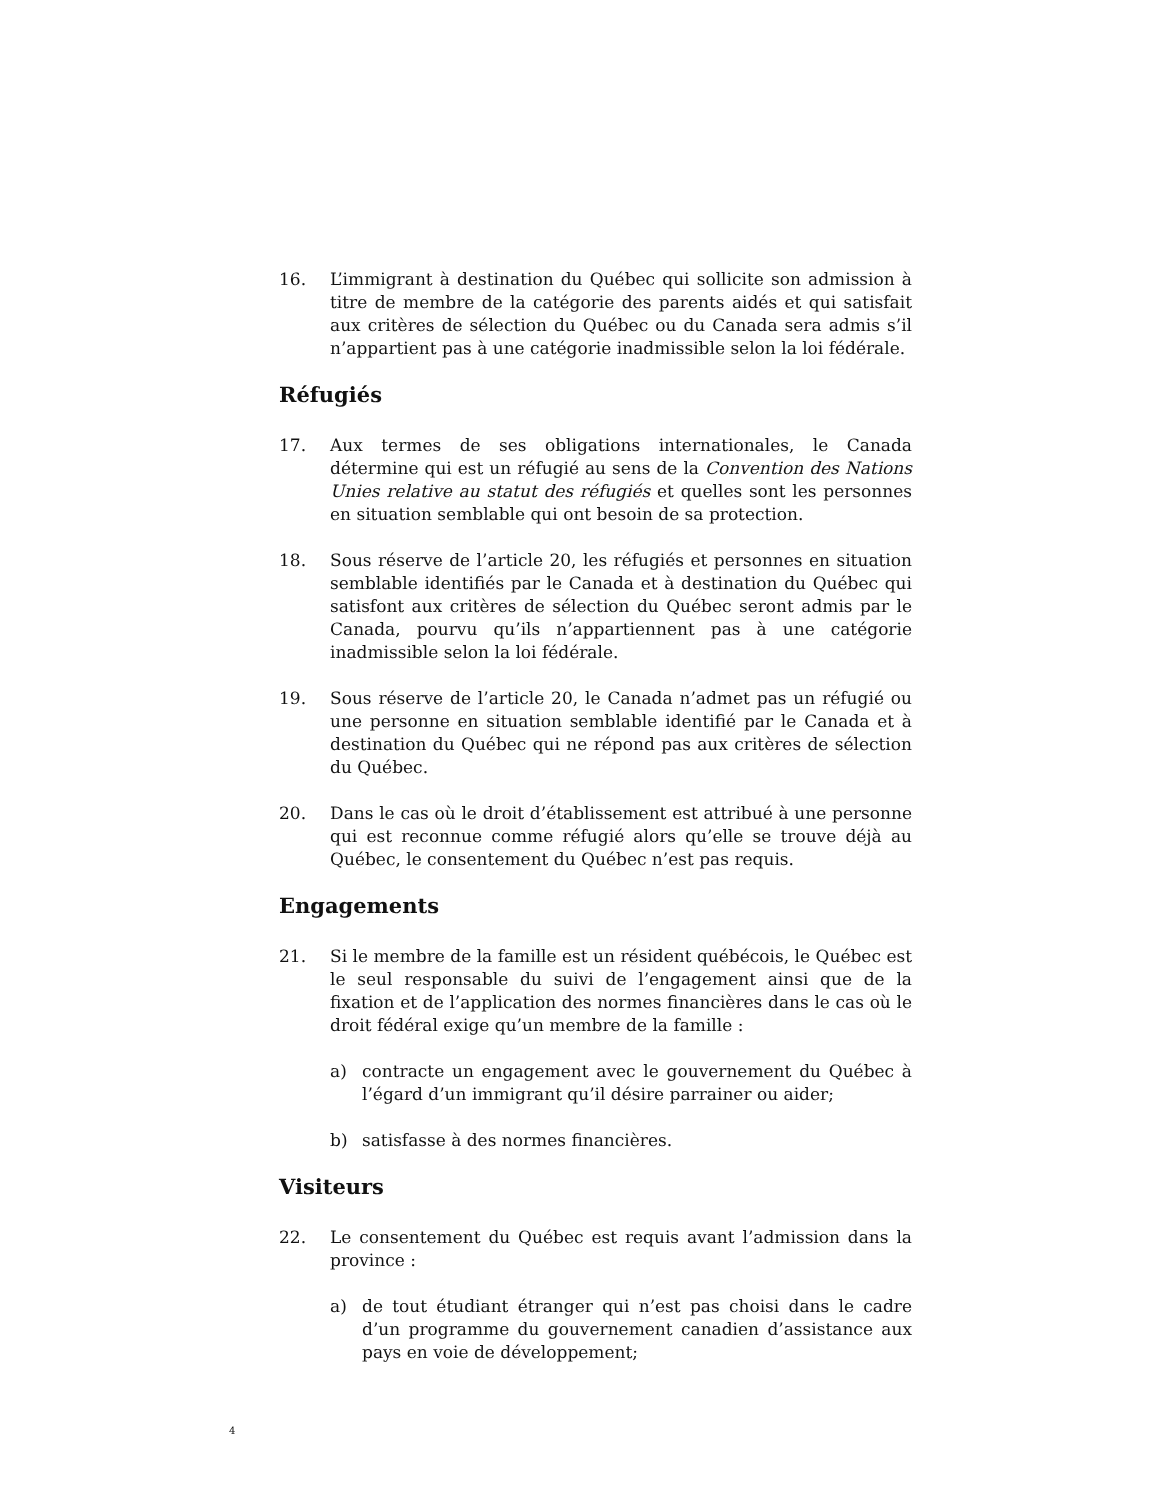16. L’immigrant à destination du Québec qui sollicite son admission à titre de membre de la catégorie des parents aidés et qui satisfait aux critères de sélection du Québec ou du Canada sera admis s’il n’appartient pas à une catégorie inadmissible selon la loi fédérale.
Réfugiés
17. Aux termes de ses obligations internationales, le Canada détermine qui est un réfugié au sens de la Convention des Nations Unies relative au statut des réfugiés et quelles sont les personnes en situation semblable qui ont besoin de sa protection.
18. Sous réserve de l’article 20, les réfugiés et personnes en situation semblable identifiés par le Canada et à destination du Québec qui satisfont aux critères de sélection du Québec seront admis par le Canada, pourvu qu’ils n’appartiennent pas à une catégorie inadmissible selon la loi fédérale.
19. Sous réserve de l’article 20, le Canada n’admet pas un réfugié ou une personne en situation semblable identifié par le Canada et à destination du Québec qui ne répond pas aux critères de sélection du Québec.
20. Dans le cas où le droit d’établissement est attribué à une personne qui est reconnue comme réfugié alors qu’elle se trouve déjà au Québec, le consentement du Québec n’est pas requis.
Engagements
21. Si le membre de la famille est un résident québécois, le Québec est le seul responsable du suivi de l’engagement ainsi que de la fixation et de l’application des normes financières dans le cas où le droit fédéral exige qu’un membre de la famille :
a) contracte un engagement avec le gouvernement du Québec à l’égard d’un immigrant qu’il désire parrainer ou aider;
b) satisfasse à des normes financières.
Visiteurs
22. Le consentement du Québec est requis avant l’admission dans la province :
a) de tout étudiant étranger qui n’est pas choisi dans le cadre d’un programme du gouvernement canadien d’assistance aux pays en voie de développement;
4